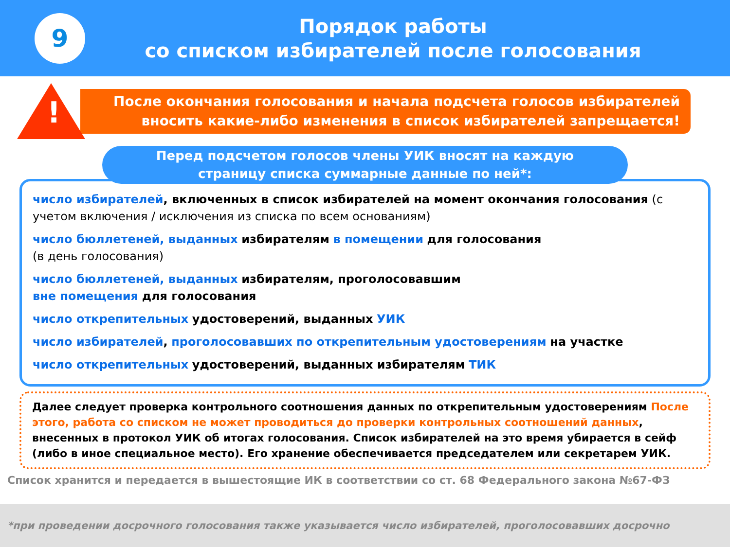9
Порядок работы
со списком избирателей после голосования
!
После окончания голосования и начала подсчета голосов избирателей
вносить какие-либо изменения в список избирателей запрещается!
Перед подсчетом голосов члены УИК вносят на каждую
страницу списка суммарные данные по ней*:
число избирателей, включенных в список избирателей на момент окончания голосования (с учетом включения / исключения из списка по всем основаниям)
число бюллетеней, выданных избирателям в помещении для голосования
(в день голосования)
число бюллетеней, выданных избирателям, проголосовавшим
вне помещения для голосования
число открепительных удостоверений, выданных УИК
число избирателей, проголосовавших по открепительным удостоверениям на участке
число открепительных удостоверений, выданных избирателям ТИК
Далее следует проверка контрольного соотношения данных по открепительным удостоверениям После этого, работа со списком не может проводиться до проверки контрольных соотношений данных, внесенных в протокол УИК об итогах голосования. Список избирателей на это время убирается в сейф (либо в иное специальное место). Его хранение обеспечивается председателем или секретарем УИК.
Список хранится и передается в вышестоящие ИК в соответствии со ст. 68 Федерального закона №67-ФЗ
*при проведении досрочного голосования также указывается число избирателей, проголосовавших досрочно